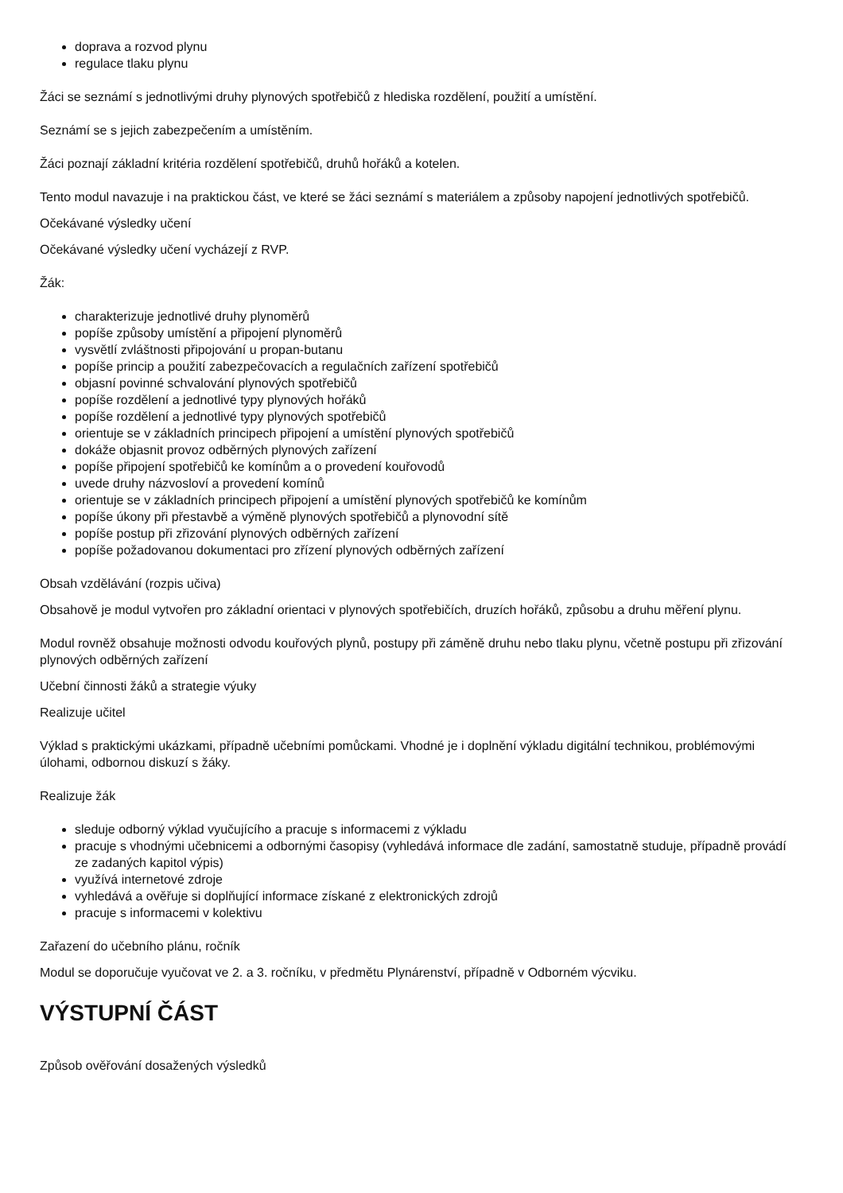doprava a rozvod plynu
regulace tlaku plynu
Žáci se seznámí s jednotlivými druhy plynových spotřebičů z hlediska rozdělení, použití a umístění.
Seznámí se s jejich zabezpečením a umístěním.
Žáci poznají základní kritéria rozdělení spotřebičů, druhů hořáků a kotelen.
Tento modul navazuje i na praktickou část, ve které se žáci seznámí s materiálem a způsoby napojení jednotlivých spotřebičů.
Očekávané výsledky učení
Očekávané výsledky učení vycházejí z RVP.
Žák:
charakterizuje jednotlivé druhy plynoměrů
popíše způsoby umístění a připojení plynoměrů
vysvětlí zvláštnosti připojování u propan-butanu
popíše princip a použití zabezpečovacích a regulačních zařízení spotřebičů
objasní povinné schvalování plynových spotřebičů
popíše rozdělení a jednotlivé typy plynových hořáků
popíše rozdělení a jednotlivé typy plynových spotřebičů
orientuje se v základních principech připojení a umístění plynových spotřebičů
dokáže objasnit provoz odběrných plynových zařízení
popíše připojení spotřebičů ke komínům a o provedení kouřovodů
uvede druhy názvosloví a provedení komínů
orientuje se v základních principech připojení a umístění plynových spotřebičů ke komínům
popíše úkony při přestavbě a výměně plynových spotřebičů a plynovodní sítě
popíše postup při zřizování plynových odběrných zařízení
popíše požadovanou dokumentaci pro zřízení plynových odběrných zařízení
Obsah vzdělávání (rozpis učiva)
Obsahově je modul vytvořen pro základní orientaci v plynových spotřebičích, druzích hořáků, způsobu a druhu měření plynu.
Modul rovněž obsahuje možnosti odvodu kouřových plynů, postupy při záměně druhu nebo tlaku plynu, včetně postupu při zřizování plynových odběrných zařízení
Učební činnosti žáků a strategie výuky
Realizuje učitel
Výklad s praktickými ukázkami, případně učebními pomůckami. Vhodné je i doplnění výkladu digitální technikou, problémovými úlohami, odbornou diskuzí s žáky.
Realizuje žák
sleduje odborný výklad vyučujícího a pracuje s informacemi z výkladu
pracuje s vhodnými učebnicemi a odbornými časopisy (vyhledává informace dle zadání, samostatně studuje, případně provádí ze zadaných kapitol výpis)
využívá internetové zdroje
vyhledává a ověřuje si doplňující informace získané z elektronických zdrojů
pracuje s informacemi v kolektivu
Zařazení do učebního plánu, ročník
Modul se doporučuje vyučovat ve 2. a 3. ročníku, v předmětu Plynárenství, případně v Odborném výcviku.
VÝSTUPNÍ ČÁST
Způsob ověřování dosažených výsledků